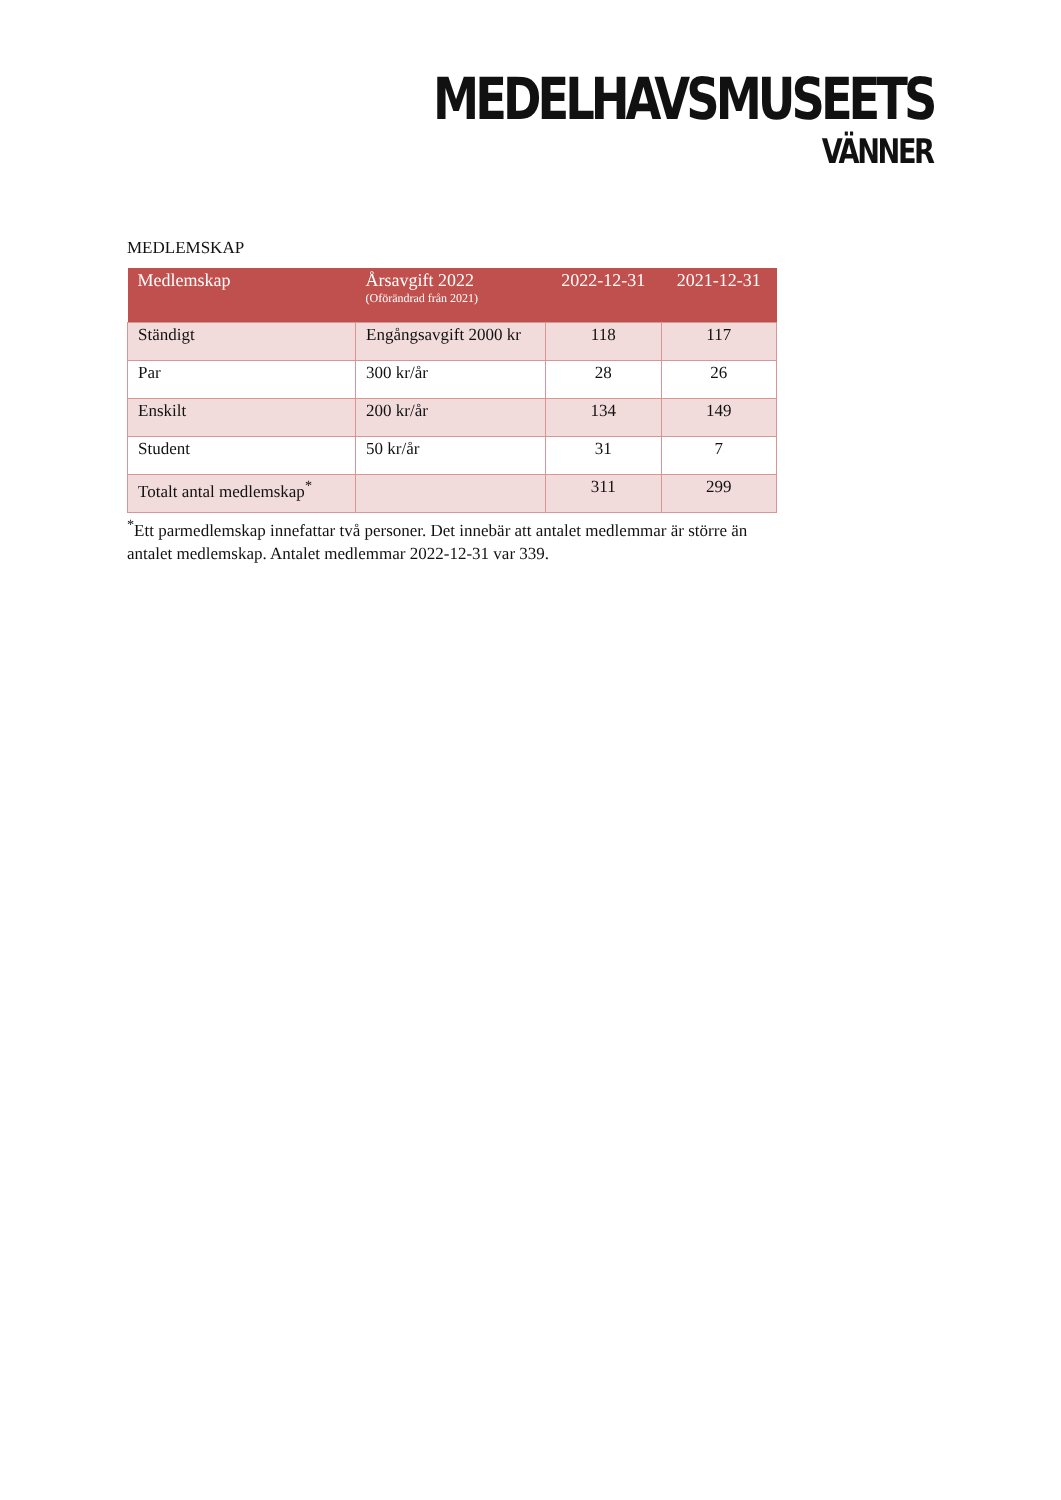MEDELHAVSMUSEETS
VÄNNER
MEDLEMSKAP
| Medlemskap | Årsavgift 2022 (Oförändrad från 2021) | 2022-12-31 | 2021-12-31 |
| --- | --- | --- | --- |
| Ständigt | Engångsavgift 2000 kr | 118 | 117 |
| Par | 300 kr/år | 28 | 26 |
| Enskilt | 200 kr/år | 134 | 149 |
| Student | 50 kr/år | 31 | 7 |
| Totalt antal medlemskap<sup>*</sup> | | 311 | 299 |
<sup>*</sup> Ett parmedlemskap innefattar två personer. Det innebär att antalet medlemmar är större än antalet medlemskap. Antalet medlemmar 2022-12-31 var 339.